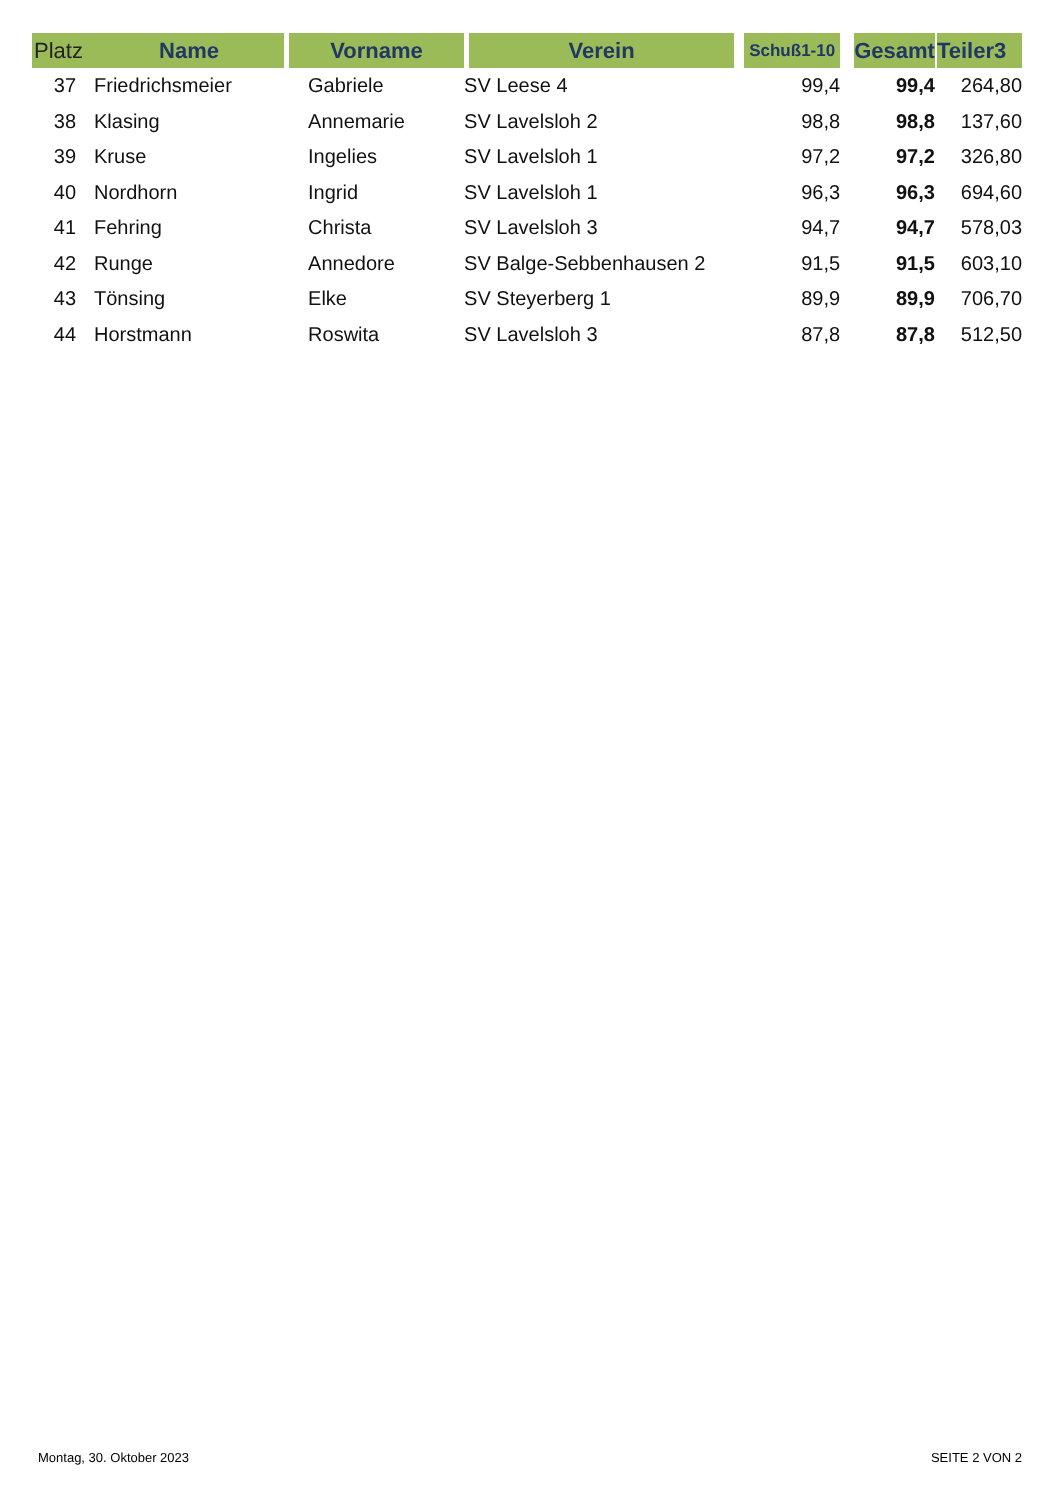| Platz | Name | Vorname | Verein | Schuß1-10 | Gesamt | Teiler3 |
| --- | --- | --- | --- | --- | --- | --- |
| 37 | Friedrichsmeier | Gabriele | SV Leese 4 | 99,4 | 99,4 | 264,80 |
| 38 | Klasing | Annemarie | SV Lavelsloh 2 | 98,8 | 98,8 | 137,60 |
| 39 | Kruse | Ingelies | SV Lavelsloh 1 | 97,2 | 97,2 | 326,80 |
| 40 | Nordhorn | Ingrid | SV Lavelsloh 1 | 96,3 | 96,3 | 694,60 |
| 41 | Fehring | Christa | SV Lavelsloh 3 | 94,7 | 94,7 | 578,03 |
| 42 | Runge | Annedore | SV Balge-Sebbenhausen 2 | 91,5 | 91,5 | 603,10 |
| 43 | Tönsing | Elke | SV Steyerberg 1 | 89,9 | 89,9 | 706,70 |
| 44 | Horstmann | Roswita | SV Lavelsloh 3 | 87,8 | 87,8 | 512,50 |
Montag, 30. Oktober 2023 SEITE 2 VON 2